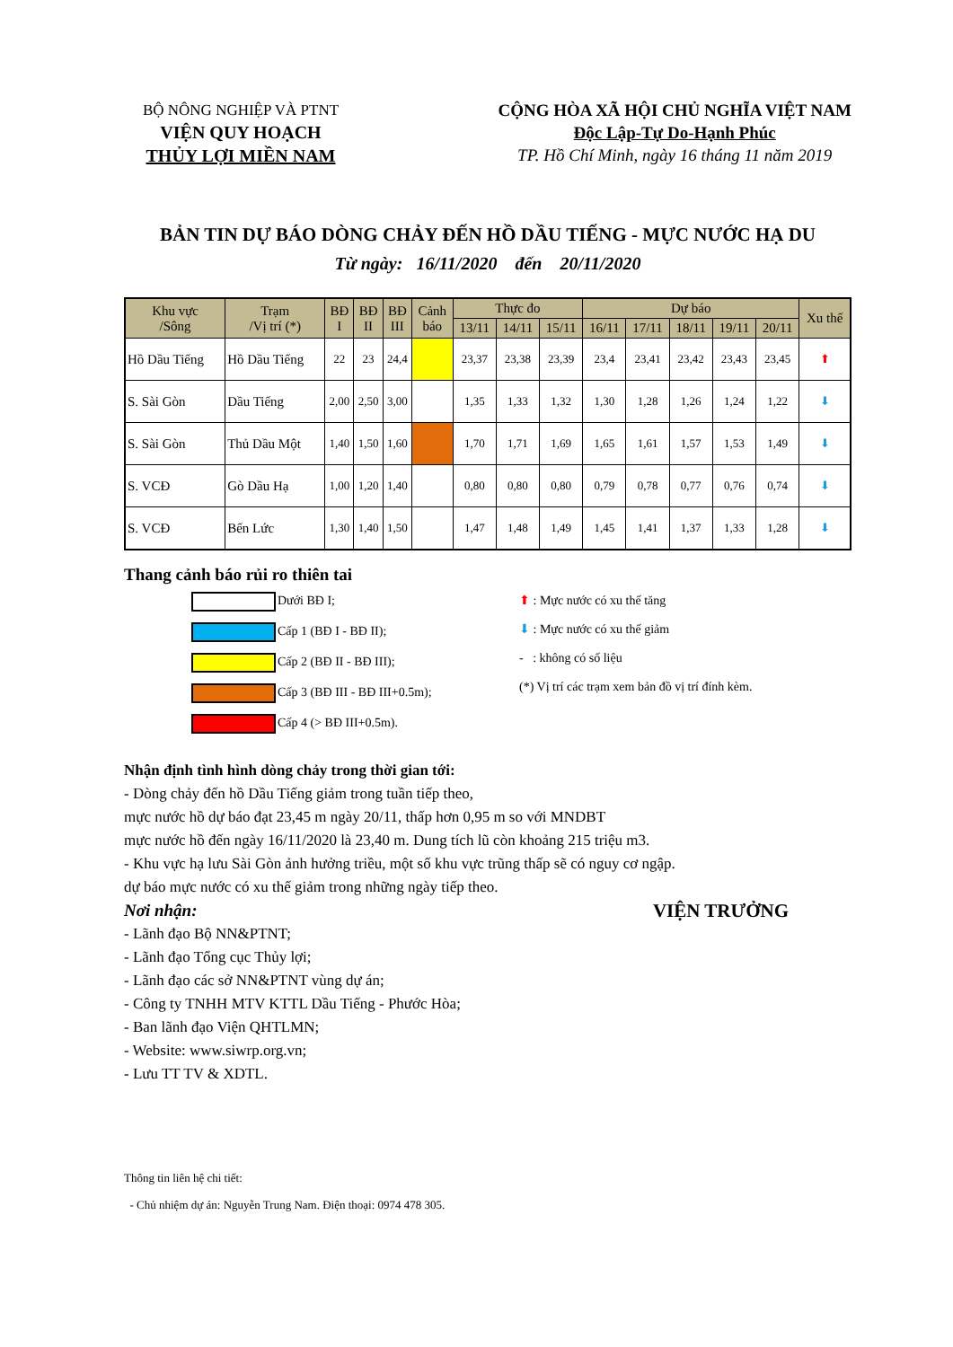BỘ NÔNG NGHIỆP VÀ PTNT
VIỆN QUY HOẠCH
THỦY LỢI MIỀN NAM
CỘNG HÒA XÃ HỘI CHỦ NGHĨA VIỆT NAM
Độc Lập-Tự Do-Hạnh Phúc
TP. Hồ Chí Minh, ngày 16 tháng 11 năm 2019
BẢN TIN DỰ BÁO DÒNG CHẢY ĐẾN HỒ DẦU TIẾNG - MỰC NƯỚC HẠ DU
Từ ngày: 16/11/2020 đến 20/11/2020
| Khu vực /Sông | Trạm /Vị trí (*) | BĐ I | BĐ II | BĐ III | Cảnh báo | Thực đo | | | Dự báo | | | | | Xu thế |
| --- | --- | --- | --- | --- | --- | --- | --- | --- | --- | --- | --- | --- | --- | --- |
| | | | | | | 13/11 | 14/11 | 15/11 | 16/11 | 17/11 | 18/11 | 19/11 | 20/11 | |
| Hồ Dầu Tiếng | Hồ Dầu Tiếng | 22 | 23 | 24,4 | | 23,37 | 23,38 | 23,39 | 23,4 | 23,41 | 23,42 | 23,43 | 23,45 | ⬆ |
| S. Sài Gòn | Dầu Tiếng | 2,00 | 2,50 | 3,00 | | 1,35 | 1,33 | 1,32 | 1,30 | 1,28 | 1,26 | 1,24 | 1,22 | ⬇ |
| S. Sài Gòn | Thủ Dầu Một | 1,40 | 1,50 | 1,60 | | 1,70 | 1,71 | 1,69 | 1,65 | 1,61 | 1,57 | 1,53 | 1,49 | ⬇ |
| S. VCĐ | Gò Dầu Hạ | 1,00 | 1,20 | 1,40 | | 0,80 | 0,80 | 0,80 | 0,79 | 0,78 | 0,77 | 0,76 | 0,74 | ⬇ |
| S. VCĐ | Bến Lức | 1,30 | 1,40 | 1,50 | | 1,47 | 1,48 | 1,49 | 1,45 | 1,41 | 1,37 | 1,33 | 1,28 | ⬇ |
Thang cảnh báo rủi ro thiên tai
Dưới BĐ I;
Cấp 1 (BĐ I - BĐ II);
Cấp 2 (BĐ II - BĐ III);
Cấp 3 (BĐ III - BĐ III+0.5m);
Cấp 4 (> BĐ III+0.5m).
⬆ : Mực nước có xu thế tăng
⬇ : Mực nước có xu thế giảm
- : không có số liệu
(*) Vị trí các trạm xem bản đồ vị trí đính kèm.
Nhận định tình hình dòng chảy trong thời gian tới:
- Dòng chảy đến hồ Dầu Tiếng giảm trong tuần tiếp theo,
mực nước hồ dự báo đạt 23,45 m ngày 20/11, thấp hơn 0,95 m so với MNDBT
mực nước hồ đến ngày 16/11/2020 là 23,40 m. Dung tích lũ còn khoảng 215 triệu m3.
- Khu vực hạ lưu Sài Gòn ảnh hưởng triều, một số khu vực trũng thấp sẽ có nguy cơ ngập.
dự báo mực nước có xu thế giảm trong những ngày tiếp theo.
Nơi nhận: VIỆN TRƯỞNG
- Lãnh đạo Bộ NN&PTNT;
- Lãnh đạo Tổng cục Thủy lợi;
- Lãnh đạo các sở NN&PTNT vùng dự án;
- Công ty TNHH MTV KTTL Dầu Tiếng - Phước Hòa;
- Ban lãnh đạo Viện QHTLMN;
- Website: www.siwrp.org.vn;
- Lưu TT TV & XDTL.
Thông tin liên hệ chi tiết:
- Chủ nhiệm dự án: Nguyễn Trung Nam. Điện thoại: 0974 478 305.